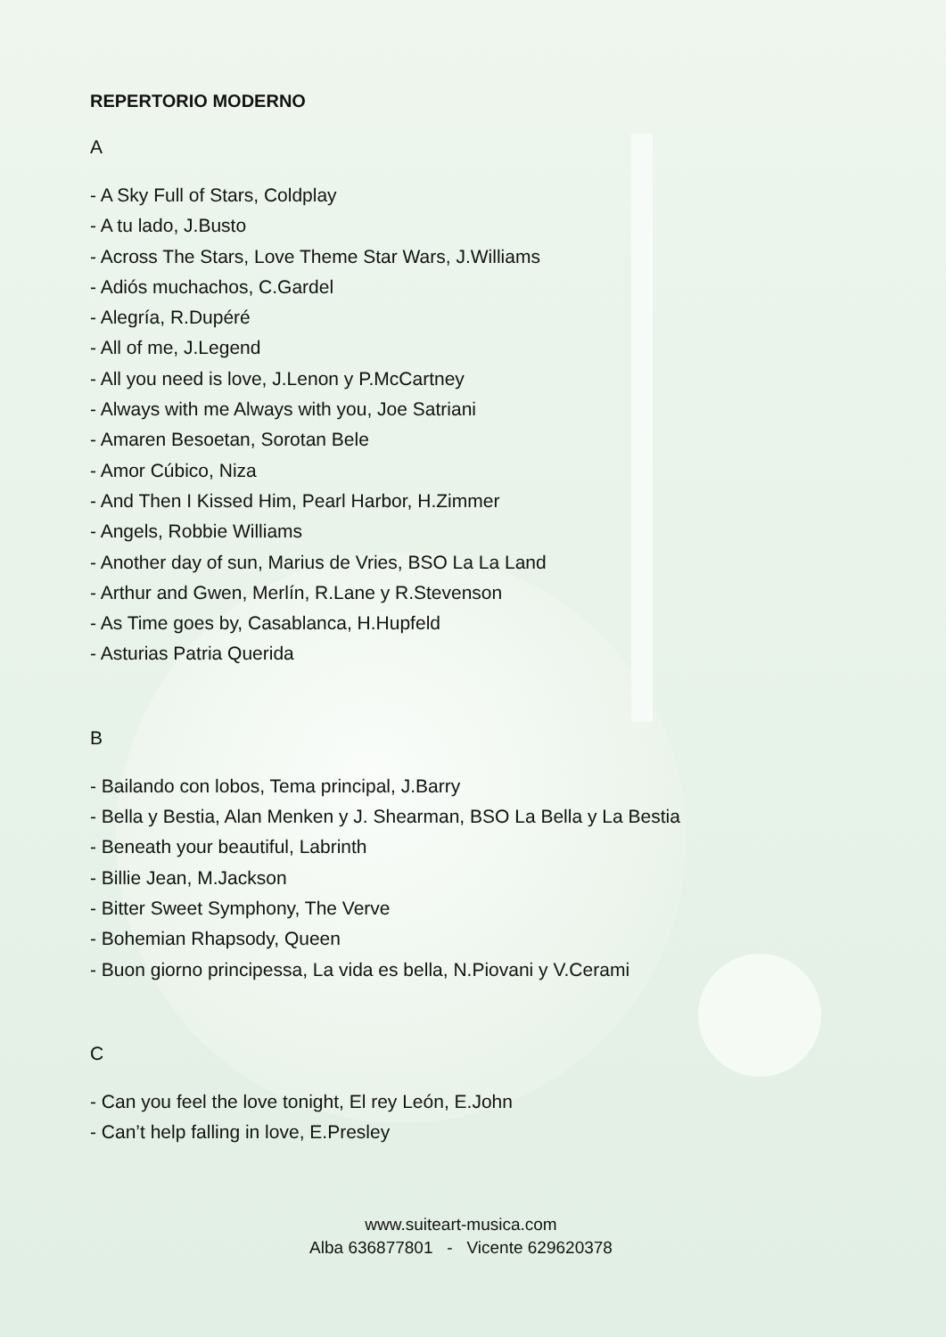REPERTORIO MODERNO
A
- A Sky Full of Stars, Coldplay
- A tu lado, J.Busto
- Across The Stars, Love Theme Star Wars, J.Williams
- Adiós muchachos, C.Gardel
- Alegría, R.Dupéré
- All of me, J.Legend
- All you need is love, J.Lenon y P.McCartney
- Always with me Always with you, Joe Satriani
- Amaren Besoetan, Sorotan Bele
- Amor Cúbico, Niza
- And Then I Kissed Him, Pearl Harbor, H.Zimmer
- Angels, Robbie Williams
- Another day of sun, Marius de Vries, BSO La La Land
- Arthur and Gwen, Merlín, R.Lane y R.Stevenson
- As Time goes by, Casablanca, H.Hupfeld
- Asturias Patria Querida
B
- Bailando con lobos, Tema principal, J.Barry
- Bella y Bestia, Alan Menken y J. Shearman, BSO La Bella y La Bestia
- Beneath your beautiful, Labrinth
- Billie Jean, M.Jackson
- Bitter Sweet Symphony, The Verve
- Bohemian Rhapsody, Queen
- Buon giorno principessa, La vida es bella, N.Piovani y V.Cerami
C
- Can you feel the love tonight, El rey León, E.John
- Can’t help falling in love, E.Presley
www.suiteart-musica.com
Alba 636877801 - Vicente 629620378